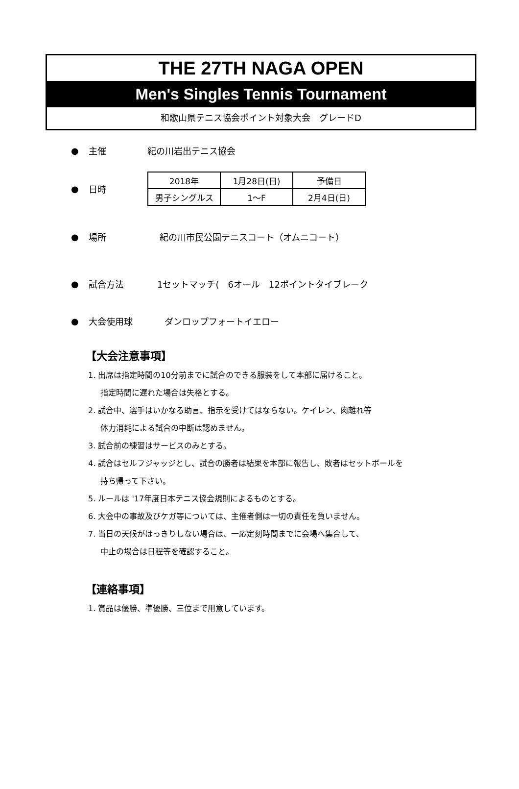THE 27TH NAGA OPEN
Men's Singles Tennis Tournament
和歌山県テニス協会ポイント対象大会　グレードD
● 主催 紀の川岩出テニス協会
● 日時
| 2018年 | 1月28日(日) | 予備日 |
| 男子シングルス | 1～F | 2月4日(日) |
● 場所 紀の川市民公園テニスコート（オムニコート）
● 試合方法 1セットマッチ(　6オール　12ポイントタイブレーク
● 大会使用球 ダンロップフォートイエロー
【大会注意事項】
1. 出席は指定時間の10分前までに試合のできる服装をして本部に届けること。
指定時間に遅れた場合は失格とする。
2. 試合中、選手はいかなる助言、指示を受けてはならない。ケイレン、肉離れ等
体力消耗による試合の中断は認めません。
3. 試合前の練習はサービスのみとする。
4. 試合はセルフジャッジとし、試合の勝者は結果を本部に報告し、敗者はセットボールを
持ち帰って下さい。
5. ルールは '17年度日本テニス協会規則によるものとする。
6. 大会中の事故及びケガ等については、主催者側は一切の責任を負いません。
7. 当日の天候がはっきりしない場合は、一応定刻時間までに会場へ集合して、
中止の場合は日程等を確認すること。
【連絡事項】
1. 賞品は優勝、準優勝、三位まで用意しています。